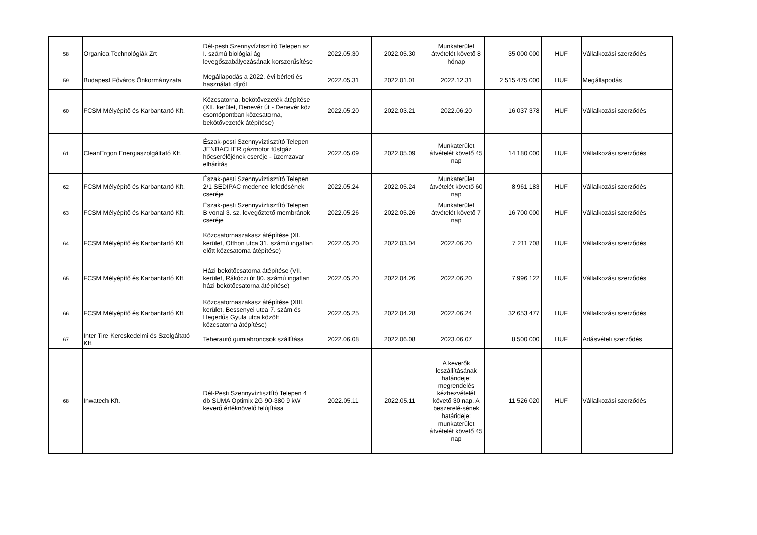| 58 | Organica Technológiák Zrt | Dél-pesti Szennyvíztisztító Telepen az I. számú biológiai ág levegőszabályozásának korszerűsítése | 2022.05.30 | 2022.05.30 | Munkaterület átvételét követő 8 hónap | 35 000 000 | HUF | Vállalkozási szerződés |
| 59 | Budapest Főváros Önkormányzata | Megállapodás a 2022. évi bérleti és használati díjról | 2022.05.31 | 2022.01.01 | 2022.12.31 | 2 515 475 000 | HUF | Megállapodás |
| 60 | FCSM Mélyépítő és Karbantartó Kft. | Közcsatorna, bekötővezeték átépítése (XII. kerület, Denevér út - Denevér köz csomópontban közcsatorna, bekötővezeték átépítése) | 2022.05.20 | 2022.03.21 | 2022.06.20 | 16 037 378 | HUF | Vállalkozási szerződés |
| 61 | CleanErgon Energiaszolgáltató Kft. | Észak-pesti Szennyvíztisztító Telepen JENBACHER gázmotor füstgáz hőcserélőjének cseréje - üzemzavar elhárítás | 2022.05.09 | 2022.05.09 | Munkaterület átvételét követő 45 nap | 14 180 000 | HUF | Vállalkozási szerződés |
| 62 | FCSM Mélyépítő és Karbantartó Kft. | Észak-pesti Szennyvíztisztító Telepen 2/1 SEDIPAC medence lefedésének cseréje | 2022.05.24 | 2022.05.24 | Munkaterület átvételét követő 60 nap | 8 961 183 | HUF | Vállalkozási szerződés |
| 63 | FCSM Mélyépítő és Karbantartó Kft. | Észak-pesti Szennyvíztisztító Telepen B vonal 3. sz. levegőztető membránok cseréje | 2022.05.26 | 2022.05.26 | Munkaterület átvételét követő 7 nap | 16 700 000 | HUF | Vállalkozási szerződés |
| 64 | FCSM Mélyépítő és Karbantartó Kft. | Közcsatornaszakasz átépítése (XI. kerület, Otthon utca 31. számú ingatlan előtt közcsatorna átépítése) | 2022.05.20 | 2022.03.04 | 2022.06.20 | 7 211 708 | HUF | Vállalkozási szerződés |
| 65 | FCSM Mélyépítő és Karbantartó Kft. | Házi bekötőcsatorna átépítése (VII. kerület, Rákóczi út 80. számú ingatlan házi bekötőcsatorna átépítése) | 2022.05.20 | 2022.04.26 | 2022.06.20 | 7 996 122 | HUF | Vállalkozási szerződés |
| 66 | FCSM Mélyépítő és Karbantartó Kft. | Közcsatornaszakasz átépítése (XIII. kerület, Bessenyei utca 7. szám és Hegedűs Gyula utca között közcsatorna átépítése) | 2022.05.25 | 2022.04.28 | 2022.06.24 | 32 653 477 | HUF | Vállalkozási szerződés |
| 67 | Inter Tire Kereskedelmi és Szolgáltató Kft. | Teherautó gumiabroncsok szállítása | 2022.06.08 | 2022.06.08 | 2023.06.07 | 8 500 000 | HUF | Adásvételi szerződés |
| 68 | Inwatech Kft. | Dél-Pesti Szennyvíztisztító Telepen 4 db SUMA Optimix 2G 90-380 9 kW keverő értéknövelő felújítása | 2022.05.11 | 2022.05.11 | A keverők leszállításának határideje: megrendelés kézhezvételét követő 30 nap. A beszerelé-sének határideje: munkaterület átvételét követő 45 nap | 11 526 020 | HUF | Vállalkozási szerződés |